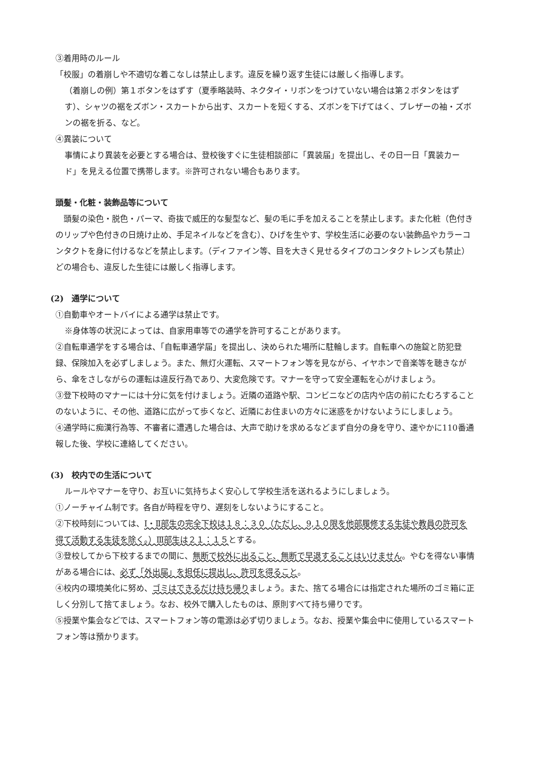③着用時のルール
「校服」の着崩しや不適切な着こなしは禁止します。違反を繰り返す生徒には厳しく指導します。
（着崩しの例）第１ボタンをはずす（夏季略装時、ネクタイ・リボンをつけていない場合は第２ボタンをはずす）、シャツの裾をズボン・スカートから出す、スカートを短くする、ズボンを下げてはく、ブレザーの袖・ズボンの裾を折る、など。
④異装について
事情により異装を必要とする場合は、登校後すぐに生徒相談部に「異装届」を提出し、その日一日「異装カード」を見える位置で携帯します。※許可されない場合もあります。
頭髪・化粧・装飾品等について
　頭髪の染色・脱色・パーマ、奇抜で威圧的な髪型など、髪の毛に手を加えることを禁止します。また化粧（色付きのリップや色付きの日焼け止め、手足ネイルなどを含む）、ひげを生やす、学校生活に必要のない装飾品やカラーコンタクトを身に付けるなどを禁止します。（ディファイン等、目を大きく見せるタイプのコンタクトレンズも禁止）どの場合も、違反した生徒には厳しく指導します。
(2)　通学について
①自動車やオートバイによる通学は禁止です。
※身体等の状況によっては、自家用車等での通学を許可することがあります。
②自転車通学をする場合は、「自転車通学届」を提出し、決められた場所に駐輪します。自転車への施錠と防犯登録、保険加入を必ずしましょう。また、無灯火運転、スマートフォン等を見ながら、イヤホンで音楽等を聴きながら、傘をさしながらの運転は違反行為であり、大変危険です。マナーを守って安全運転を心がけましょう。
③登下校時のマナーには十分に気を付けましょう。近隣の道路や駅、コンビニなどの店内や店の前にたむろすることのないように、その他、道路に広がって歩くなど、近隣にお住まいの方々に迷惑をかけないようにしましょう。
④通学時に痴漢行為等、不審者に遭遇した場合は、大声で助けを求めるなどまず自分の身を守り、速やかに110番通報した後、学校に連絡してください。
(3)　校内での生活について
ルールやマナーを守り、お互いに気持ちよく安心して学校生活を送れるようにしましょう。
①ノーチャイム制です。各自が時程を守り、遅刻をしないようにすること。
②下校時刻については、Ⅰ・Ⅱ部生の完全下校は１８：３０（ただし、9,１０限を他部履修する生徒や教員の許可を得て活動する生徒を除く。）Ⅲ部生は２１：１５とする。
③登校してから下校するまでの間に、無断で校外に出ること、無断で早退することはいけません。やむを得ない事情がある場合には、必ず「外出届」を担任に提出し、許可を得ること。
④校内の環境美化に努め、ゴミはできるだけ持ち帰りましょう。また、捨てる場合には指定された場所のゴミ箱に正しく分別して捨てましょう。なお、校外で購入したものは、原則すべて持ち帰りです。
⑤授業や集会などでは、スマートフォン等の電源は必ず切りましょう。なお、授業や集会中に使用しているスマートフォン等は預かります。